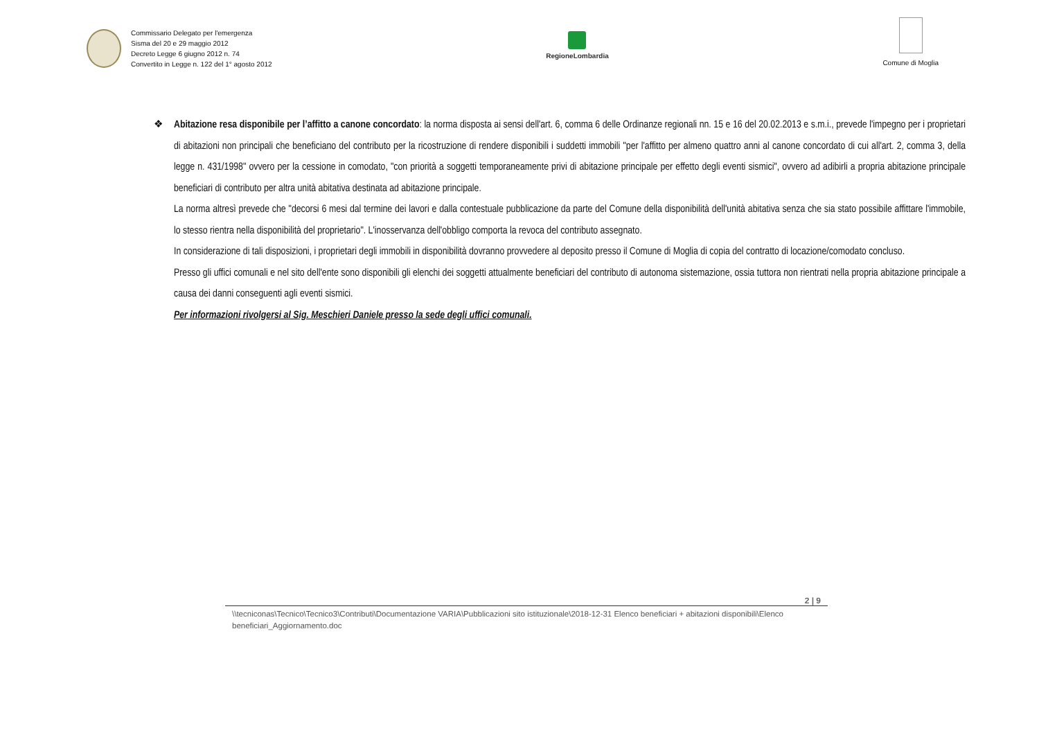Commissario Delegato per l'emergenza
Sisma del 20 e 29 maggio 2012
Decreto Legge 6 giugno 2012 n. 74
Convertito in Legge n. 122 del 1° agosto 2012
RegioneLombardia
Comune di Moglia
❖ Abitazione resa disponibile per l’affitto a canone concordato: la norma disposta ai sensi dell'art. 6, comma 6 delle Ordinanze regionali nn. 15 e 16 del 20.02.2013 e s.m.i., prevede l'impegno per i proprietari di abitazioni non principali che beneficiano del contributo per la ricostruzione di rendere disponibili i suddetti immobili "per l'affitto per almeno quattro anni al canone concordato di cui all'art. 2, comma 3, della legge n. 431/1998" ovvero per la cessione in comodato, "con priorità a soggetti temporaneamente privi di abitazione principale per effetto degli eventi sismici", ovvero ad adibirli a propria abitazione principale beneficiari di contributo per altra unità abitativa destinata ad abitazione principale.
La norma altresì prevede che "decorsi 6 mesi dal termine dei lavori e dalla contestuale pubblicazione da parte del Comune della disponibilità dell'unità abitativa senza che sia stato possibile affittare l'immobile, lo stesso rientra nella disponibilità del proprietario". L'inosservanza dell'obbligo comporta la revoca del contributo assegnato.
In considerazione di tali disposizioni, i proprietari degli immobili in disponibilità dovranno provvedere al deposito presso il Comune di Moglia di copia del contratto di locazione/comodato concluso.
Presso gli uffici comunali e nel sito dell'ente sono disponibili gli elenchi dei soggetti attualmente beneficiari del contributo di autonoma sistemazione, ossia tuttora non rientrati nella propria abitazione principale a causa dei danni conseguenti agli eventi sismici.
Per informazioni rivolgersi al Sig. Meschieri Daniele presso la sede degli uffici comunali.
2 | 9
\\tecniconas\Tecnico\Tecnico3\Contributi\Documentazione VARIA\Pubblicazioni sito istituzionale\2018-12-31 Elenco beneficiari + abitazioni disponibili\Elenco beneficiari_Aggiornamento.doc